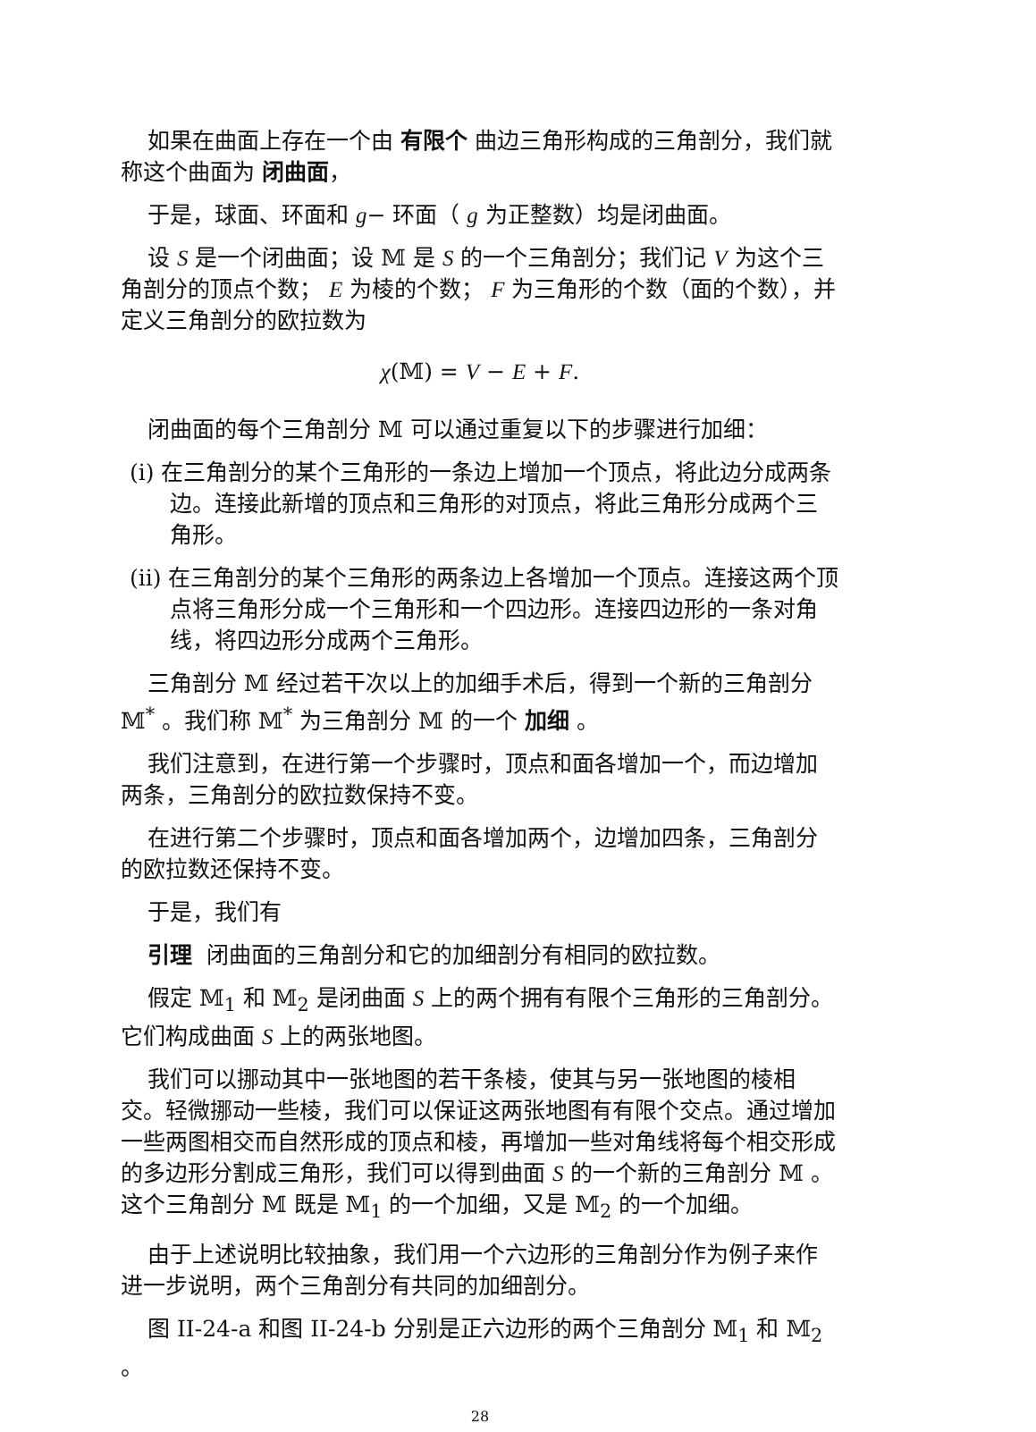如果在曲面上存在一个由 有限个 曲边三角形构成的三角剖分，我们就称这个曲面为 闭曲面，
于是，球面、环面和 g− 环面（ g 为正整数）均是闭曲面。
设 S 是一个闭曲面；设 𝕄 是 S 的一个三角剖分；我们记 V 为这个三角剖分的顶点个数； E 为棱的个数； F 为三角形的个数（面的个数），并定义三角剖分的欧拉数为
χ(𝕄) = V − E + F.
闭曲面的每个三角剖分 𝕄 可以通过重复以下的步骤进行加细：
(i) 在三角剖分的某个三角形的一条边上增加一个顶点，将此边分成两条边。连接此新增的顶点和三角形的对顶点，将此三角形分成两个三角形。
(ii) 在三角剖分的某个三角形的两条边上各增加一个顶点。连接这两个顶点将三角形分成一个三角形和一个四边形。连接四边形的一条对角线，将四边形分成两个三角形。
三角剖分 𝕄 经过若干次以上的加细手术后，得到一个新的三角剖分 𝕄<sup>*</sup> 。我们称 𝕄<sup>*</sup> 为三角剖分 𝕄 的一个 加细 。
我们注意到，在进行第一个步骤时，顶点和面各增加一个，而边增加两条，三角剖分的欧拉数保持不变。
在进行第二个步骤时，顶点和面各增加两个，边增加四条，三角剖分的欧拉数还保持不变。
于是，我们有
引理 闭曲面的三角剖分和它的加细剖分有相同的欧拉数。
假定 𝕄<sub>1</sub> 和 𝕄<sub>2</sub> 是闭曲面 S 上的两个拥有有限个三角形的三角剖分。它们构成曲面 S 上的两张地图。
我们可以挪动其中一张地图的若干条棱，使其与另一张地图的棱相交。轻微挪动一些棱，我们可以保证这两张地图有有限个交点。通过增加一些两图相交而自然形成的顶点和棱，再增加一些对角线将每个相交形成的多边形分割成三角形，我们可以得到曲面 S 的一个新的三角剖分 𝕄 。这个三角剖分 𝕄 既是 𝕄<sub>1</sub> 的一个加细，又是 𝕄<sub>2</sub> 的一个加细。
由于上述说明比较抽象，我们用一个六边形的三角剖分作为例子来作进一步说明，两个三角剖分有共同的加细剖分。
图 II-24-a 和图 II-24-b 分别是正六边形的两个三角剖分 𝕄<sub>1</sub> 和 𝕄<sub>2</sub> 。
28